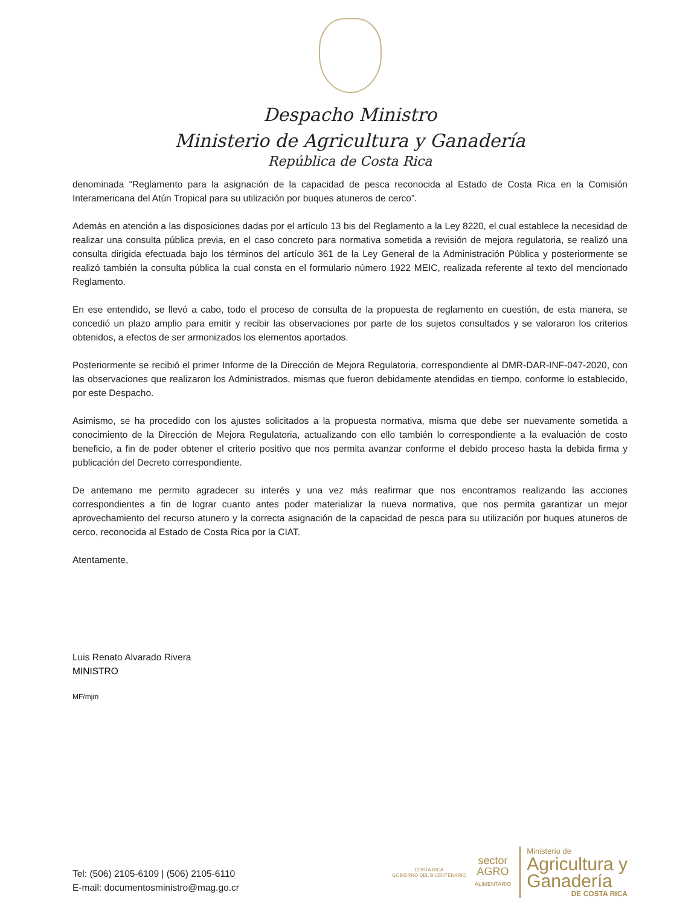Despacho Ministro
Ministerio de Agricultura y Ganadería
República de Costa Rica
denominada “Reglamento para la asignación de la capacidad de pesca reconocida al Estado de Costa Rica en la Comisión Interamericana del Atún Tropical para su utilización por buques atuneros de cerco”.
Además en atención a las disposiciones dadas por el artículo 13 bis del Reglamento a la Ley 8220, el cual establece la necesidad de realizar una consulta pública previa, en el caso concreto para normativa sometida a revisión de mejora regulatoria, se realizó una consulta dirigida efectuada bajo los términos del artículo 361 de la Ley General de la Administración Pública y posteriormente se realizó también la consulta pública la cual consta en el formulario número 1922 MEIC, realizada referente al texto del mencionado Reglamento.
En ese entendido, se llevó a cabo, todo el proceso de consulta de la propuesta de reglamento en cuestión, de esta manera, se concedió un plazo amplio para emitir y recibir las observaciones por parte de los sujetos consultados y se valoraron los criterios obtenidos, a efectos de ser armonizados los elementos aportados.
Posteriormente se recibió el primer Informe de la Dirección de Mejora Regulatoria, correspondiente al DMR-DAR-INF-047-2020, con las observaciones que realizaron los Administrados, mismas que fueron debidamente atendidas en tiempo, conforme lo establecido, por este Despacho.
Asimismo, se ha procedido con los ajustes solicitados a la propuesta normativa, misma que debe ser nuevamente sometida a conocimiento de la Dirección de Mejora Regulatoria, actualizando con ello también lo correspondiente a la evaluación de costo beneficio, a fin de poder obtener el criterio positivo que nos permita avanzar conforme el debido proceso hasta la debida firma y publicación del Decreto correspondiente.
De antemano me permito agradecer su interés y una vez más reafirmar que nos encontramos realizando las acciones correspondientes a fin de lograr cuanto antes poder materializar la nueva normativa, que nos permita garantizar un mejor aprovechamiento del recurso atunero y la correcta asignación de la capacidad de pesca para su utilización por buques atuneros de cerco, reconocida al Estado de Costa Rica por la CIAT.
Atentamente,
Luis Renato Alvarado Rivera
MINISTRO
MF/mjm
Tel: (506) 2105-6109 | (506) 2105-6110
E-mail: documentosministro@mag.go.cr
COSTA RICA
GOBIERNO DEL BICENTENARIO
sector
AGRO
ALIMENTARIO
Ministerio de
Agricultura y
Ganadería
DE COSTA RICA